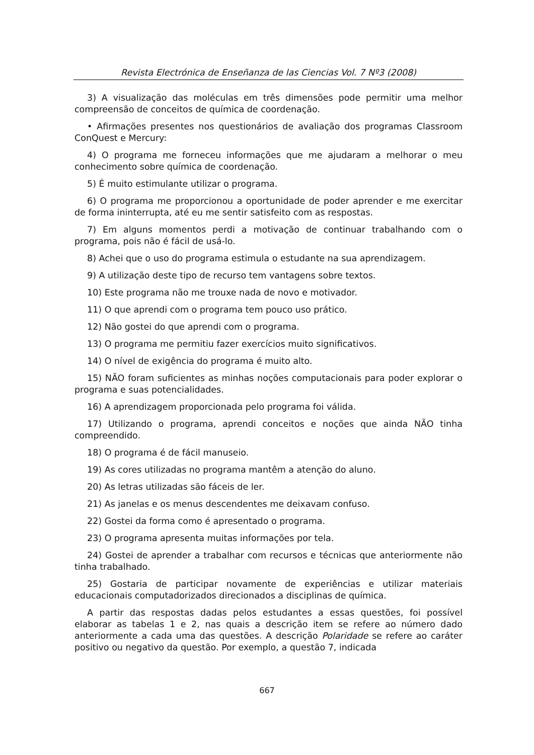Revista Electrónica de Enseñanza de las Ciencias Vol. 7 Nº3 (2008)
3) A visualização das moléculas em três dimensões pode permitir uma melhor compreensão de conceitos de química de coordenação.
• Afirmações presentes nos questionários de avaliação dos programas Classroom ConQuest e Mercury:
4) O programa me forneceu informações que me ajudaram a melhorar o meu conhecimento sobre química de coordenação.
5) É muito estimulante utilizar o programa.
6) O programa me proporcionou a oportunidade de poder aprender e me exercitar de forma ininterrupta, até eu me sentir satisfeito com as respostas.
7) Em alguns momentos perdi a motivação de continuar trabalhando com o programa, pois não é fácil de usá-lo.
8) Achei que o uso do programa estimula o estudante na sua aprendizagem.
9) A utilização deste tipo de recurso tem vantagens sobre textos.
10) Este programa não me trouxe nada de novo e motivador.
11) O que aprendi com o programa tem pouco uso prático.
12) Não gostei do que aprendi com o programa.
13) O programa me permitiu fazer exercícios muito significativos.
14) O nível de exigência do programa é muito alto.
15) NÃO foram suficientes as minhas noções computacionais para poder explorar o programa e suas potencialidades.
16) A aprendizagem proporcionada pelo programa foi válida.
17) Utilizando o programa, aprendi conceitos e noções que ainda NÃO tinha compreendido.
18) O programa é de fácil manuseio.
19) As cores utilizadas no programa mantêm a atenção do aluno.
20) As letras utilizadas são fáceis de ler.
21) As janelas e os menus descendentes me deixavam confuso.
22) Gostei da forma como é apresentado o programa.
23) O programa apresenta muitas informações por tela.
24) Gostei de aprender a trabalhar com recursos e técnicas que anteriormente não tinha trabalhado.
25) Gostaria de participar novamente de experiências e utilizar materiais educacionais computadorizados direcionados a disciplinas de química.
A partir das respostas dadas pelos estudantes a essas questões, foi possível elaborar as tabelas 1 e 2, nas quais a descrição item se refere ao número dado anteriormente a cada uma das questões. A descrição Polaridade se refere ao caráter positivo ou negativo da questão. Por exemplo, a questão 7, indicada
667